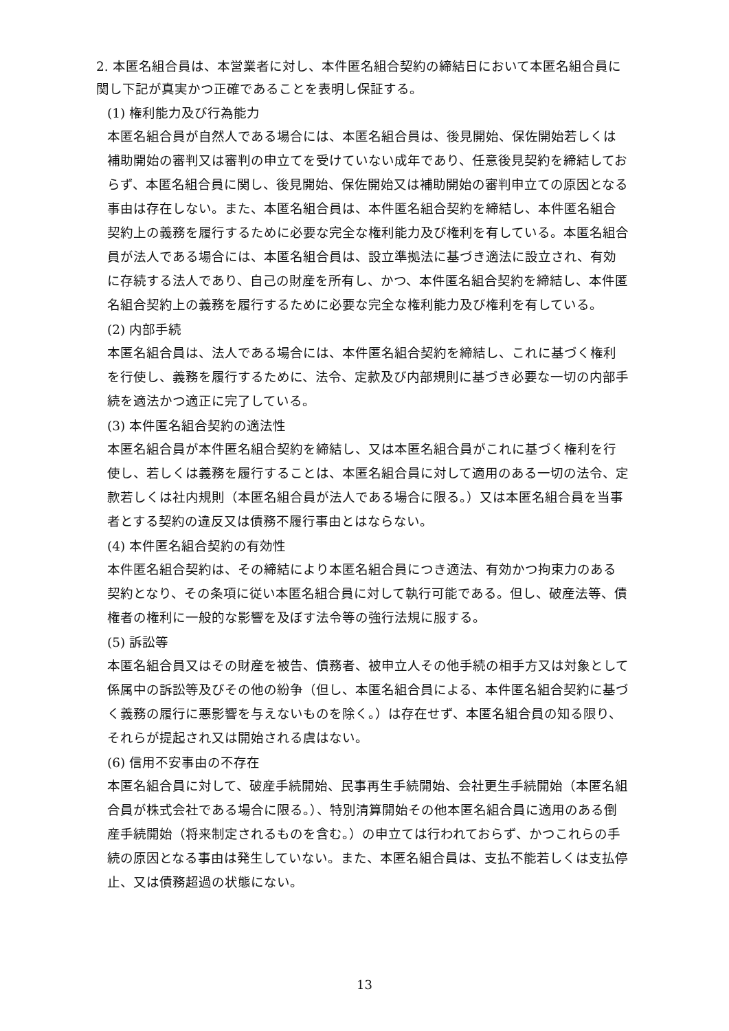2. 本匿名組合員は、本営業者に対し、本件匿名組合契約の締結日において本匿名組合員に関し下記が真実かつ正確であることを表明し保証する。
(1) 権利能力及び行為能力
本匿名組合員が自然人である場合には、本匿名組合員は、後見開始、保佐開始若しくは補助開始の審判又は審判の申立てを受けていない成年であり、任意後見契約を締結しておらず、本匿名組合員に関し、後見開始、保佐開始又は補助開始の審判申立ての原因となる事由は存在しない。また、本匿名組合員は、本件匿名組合契約を締結し、本件匿名組合契約上の義務を履行するために必要な完全な権利能力及び権利を有している。本匿名組合員が法人である場合には、本匿名組合員は、設立準拠法に基づき適法に設立され、有効に存続する法人であり、自己の財産を所有し、かつ、本件匿名組合契約を締結し、本件匿名組合契約上の義務を履行するために必要な完全な権利能力及び権利を有している。
(2) 内部手続
本匿名組合員は、法人である場合には、本件匿名組合契約を締結し、これに基づく権利を行使し、義務を履行するために、法令、定款及び内部規則に基づき必要な一切の内部手続を適法かつ適正に完了している。
(3) 本件匿名組合契約の適法性
本匿名組合員が本件匿名組合契約を締結し、又は本匿名組合員がこれに基づく権利を行使し、若しくは義務を履行することは、本匿名組合員に対して適用のある一切の法令、定款若しくは社内規則（本匿名組合員が法人である場合に限る。）又は本匿名組合員を当事者とする契約の違反又は債務不履行事由とはならない。
(4) 本件匿名組合契約の有効性
本件匿名組合契約は、その締結により本匿名組合員につき適法、有効かつ拘束力のある契約となり、その条項に従い本匿名組合員に対して執行可能である。但し、破産法等、債権者の権利に一般的な影響を及ぼす法令等の強行法規に服する。
(5) 訴訟等
本匿名組合員又はその財産を被告、債務者、被申立人その他手続の相手方又は対象として係属中の訴訟等及びその他の紛争（但し、本匿名組合員による、本件匿名組合契約に基づく義務の履行に悪影響を与えないものを除く。）は存在せず、本匿名組合員の知る限り、それらが提起され又は開始される虞はない。
(6) 信用不安事由の不存在
本匿名組合員に対して、破産手続開始、民事再生手続開始、会社更生手続開始（本匿名組合員が株式会社である場合に限る。）、特別清算開始その他本匿名組合員に適用のある倒産手続開始（将来制定されるものを含む。）の申立ては行われておらず、かつこれらの手続の原因となる事由は発生していない。また、本匿名組合員は、支払不能若しくは支払停止、又は債務超過の状態にない。
13